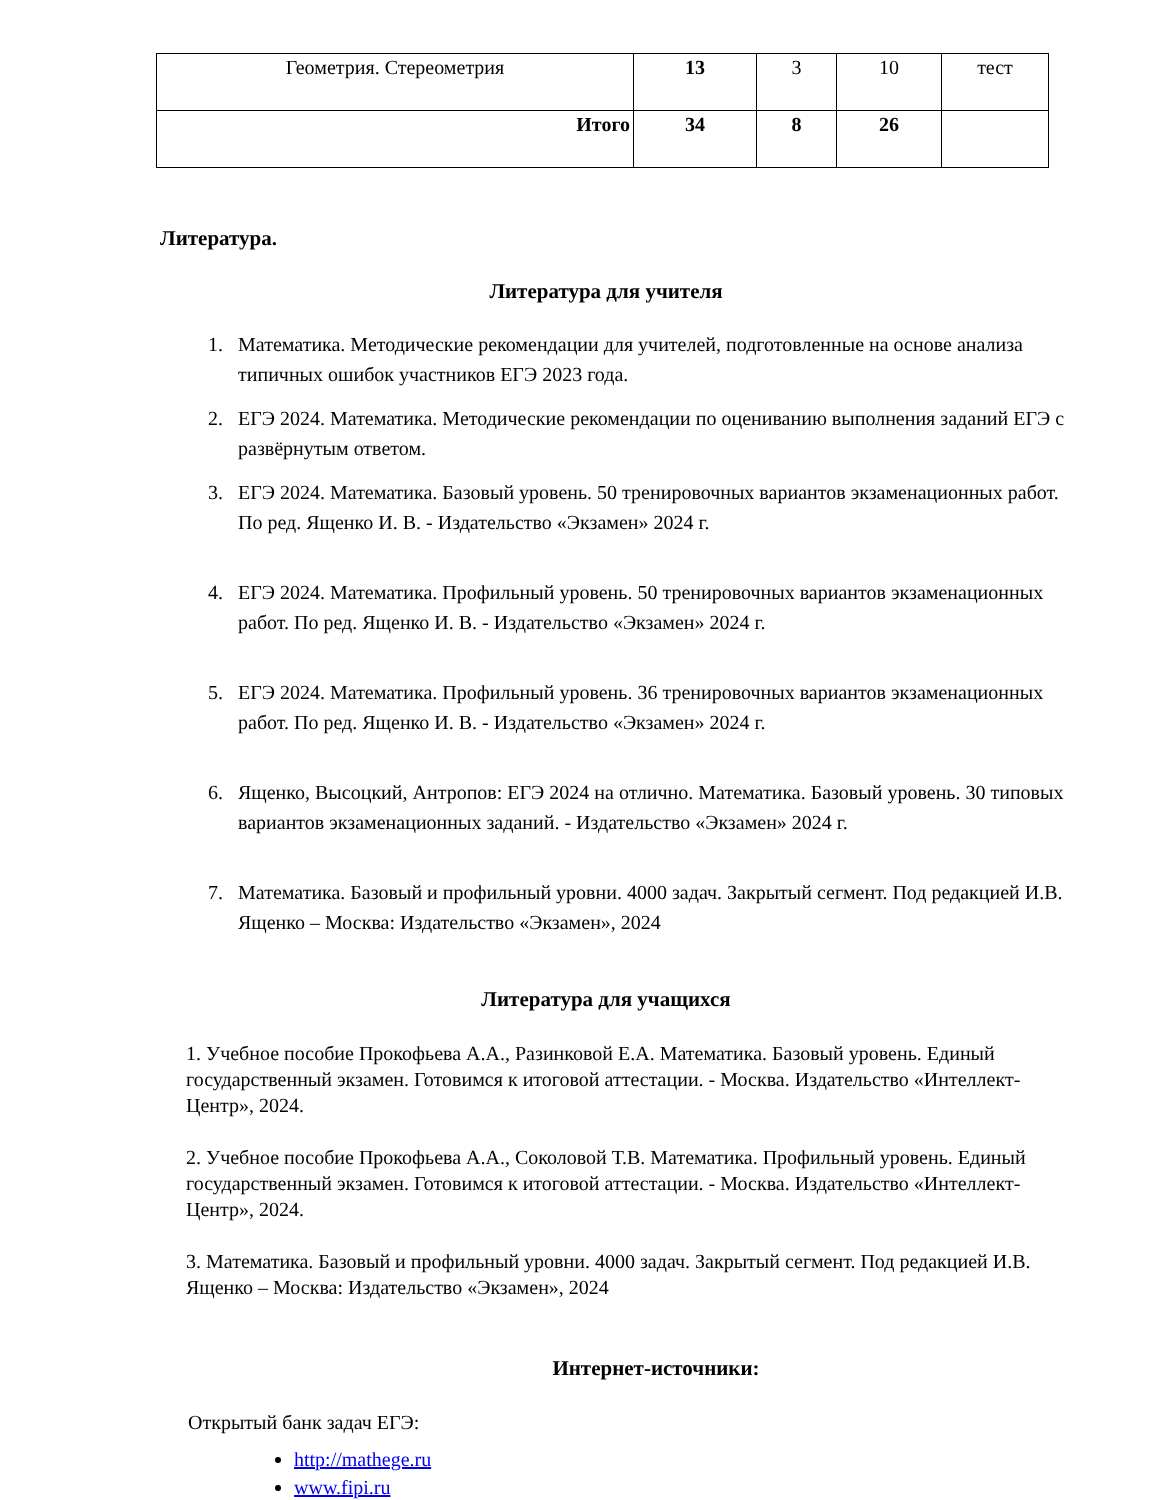| Геометрия. Стереометрия | 13 | 3 | 10 | тест |
| Итого | 34 | 8 | 26 | |
Литература.
Литература для учителя
1. Математика. Методические рекомендации для учителей, подготовленные на основе анализа типичных ошибок участников ЕГЭ 2023 года.
2. ЕГЭ 2024. Математика. Методические рекомендации по оцениванию выполнения заданий ЕГЭ с развёрнутым ответом.
3. ЕГЭ 2024. Математика. Базовый уровень. 50 тренировочных вариантов экзаменационных работ. По ред. Ященко И. В. - Издательство «Экзамен» 2024 г.
4. ЕГЭ 2024. Математика. Профильный уровень. 50 тренировочных вариантов экзаменационных работ. По ред. Ященко И. В. - Издательство «Экзамен» 2024 г.
5. ЕГЭ 2024. Математика. Профильный уровень. 36 тренировочных вариантов экзаменационных работ. По ред. Ященко И. В. - Издательство «Экзамен» 2024 г.
6. Ященко, Высоцкий, Антропов: ЕГЭ 2024 на отлично. Математика. Базовый уровень. 30 типовых вариантов экзаменационных заданий. - Издательство «Экзамен» 2024 г.
7. Математика. Базовый и профильный уровни. 4000 задач. Закрытый сегмент. Под редакцией И.В. Ященко – Москва: Издательство «Экзамен», 2024
Литература для учащихся
1. Учебное пособие Прокофьева А.А., Разинковой Е.А. Математика. Базовый уровень. Единый государственный экзамен. Готовимся к итоговой аттестации. - Москва. Издательство «Интеллект-Центр», 2024.
2. Учебное пособие Прокофьева А.А., Соколовой Т.В. Математика. Профильный уровень. Единый государственный экзамен. Готовимся к итоговой аттестации. - Москва. Издательство «Интеллект-Центр», 2024.
3. Математика. Базовый и профильный уровни. 4000 задач. Закрытый сегмент. Под редакцией И.В. Ященко – Москва: Издательство «Экзамен», 2024
Интернет-источники:
Открытый банк задач ЕГЭ:
http://mathege.ru
www.fipi.ru